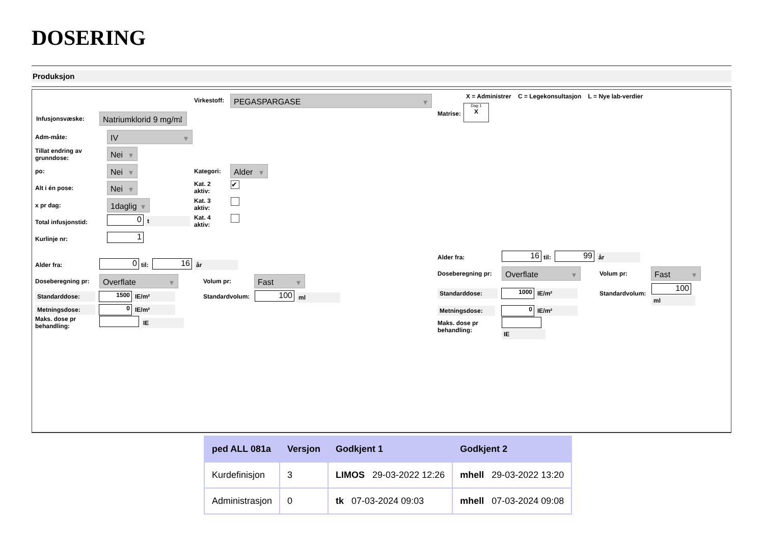DOSERING
Produksjon
Virkestoff: PEGASPARGASE
X = Administrer C = Legekonsultasjon L = Nye lab-verdier
Matrise:
Dag 1
X
Infusjonsvæske:
Natriumklorid 9 mg/ml
Adm-måte: IV
Tillat endring av
grunndose:
Nei
po: Nei Kategori: Alder
Alt i én pose: Nei
Kat. 2
aktiv:
✔
x pr dag: 1daglig
Kat. 3
aktiv:
Total infusjonstid: 0 t
Kat. 4
aktiv:
Kurlinje nr: 1
Alder fra: 0 til: 16 år
Doseberegning pr: Overflate Volum pr: Fast
Standarddose: 1500 IE/m² Standardvolum: 100 ml
Metningsdose: 0 IE/m²
Maks. dose pr
behandling:
IE
Alder fra: 16 til: 99 år
Doseberegning pr: Overflate Volum pr: Fast
Standarddose: 1000 IE/m² Standardvolum:
100
ml
Metningsdose: 0 IE/m²
Maks. dose pr
behandling:
IE
| ped ALL 081a | Versjon | Godkjent 1 | Godkjent 2 |
| --- | --- | --- | --- |
| Kurdefinisjon | 3 | LIMOS 29-03-2022 12:26 | mhell 29-03-2022 13:20 |
| Administrasjon | 0 | tk 07-03-2024 09:03 | mhell 07-03-2024 09:08 |